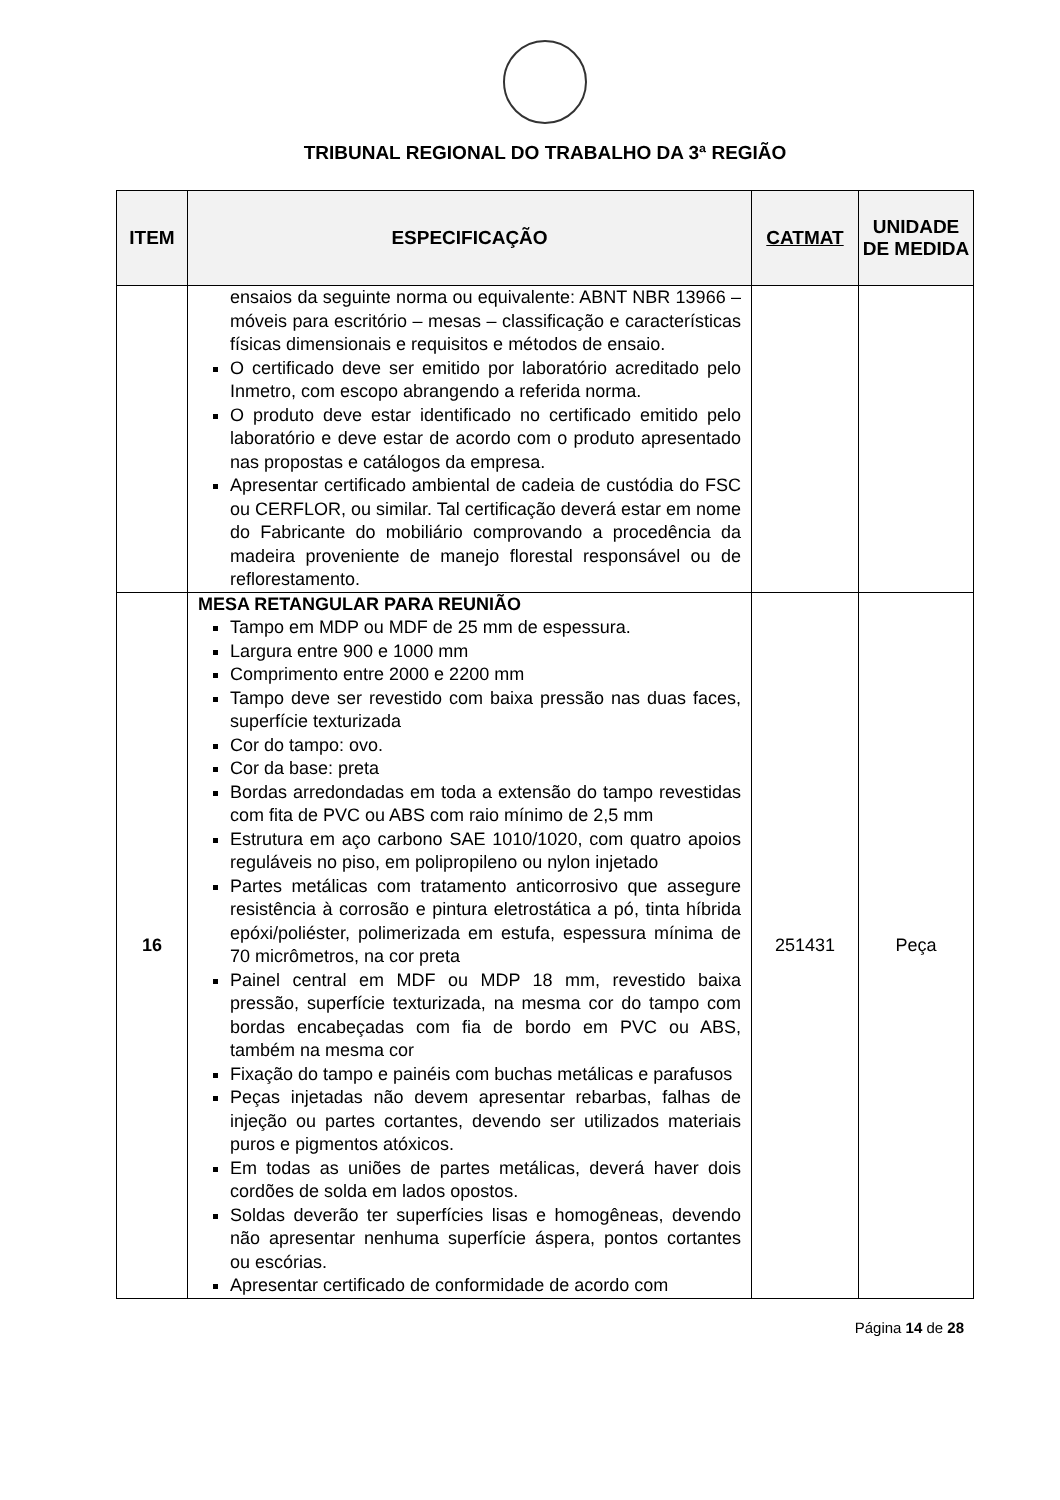TRIBUNAL REGIONAL DO TRABALHO DA 3ª REGIÃO
| ITEM | ESPECIFICAÇÃO | CATMAT | UNIDADE DE MEDIDA |
| --- | --- | --- | --- |
| | ensaios da seguinte norma ou equivalente: ABNT NBR 13966 – móveis para escritório – mesas – classificação e características físicas dimensionais e requisitos e métodos de ensaio. O certificado deve ser emitido por laboratório acreditado pelo Inmetro, com escopo abrangendo a referida norma. O produto deve estar identificado no certificado emitido pelo laboratório e deve estar de acordo com o produto apresentado nas propostas e catálogos da empresa. Apresentar certificado ambiental de cadeia de custódia do FSC ou CERFLOR, ou similar. Tal certificação deverá estar em nome do Fabricante do mobiliário comprovando a procedência da madeira proveniente de manejo florestal responsável ou de reflorestamento. | | |
| 16 | MESA RETANGULAR PARA REUNIÃO Tampo em MDP ou MDF de 25 mm de espessura. Largura entre 900 e 1000 mm Comprimento entre 2000 e 2200 mm Tampo deve ser revestido com baixa pressão nas duas faces, superfície texturizada Cor do tampo: ovo. Cor da base: preta Bordas arredondadas em toda a extensão do tampo revestidas com fita de PVC ou ABS com raio mínimo de 2,5 mm Estrutura em aço carbono SAE 1010/1020, com quatro apoios reguláveis no piso, em polipropileno ou nylon injetado Partes metálicas com tratamento anticorrosivo que assegure resistência à corrosão e pintura eletrostática a pó, tinta híbrida epóxi/poliéster, polimerizada em estufa, espessura mínima de 70 micrômetros, na cor preta Painel central em MDF ou MDP 18 mm, revestido baixa pressão, superfície texturizada, na mesma cor do tampo com bordas encabeçadas com fia de bordo em PVC ou ABS, também na mesma cor Fixação do tampo e painéis com buchas metálicas e parafusos Peças injetadas não devem apresentar rebarbas, falhas de injeção ou partes cortantes, devendo ser utilizados materiais puros e pigmentos atóxicos. Em todas as uniões de partes metálicas, deverá haver dois cordões de solda em lados opostos. Soldas deverão ter superfícies lisas e homogêneas, devendo não apresentar nenhuma superfície áspera, pontos cortantes ou escórias. Apresentar certificado de conformidade de acordo com | 251431 | Peça |
Página 14 de 28